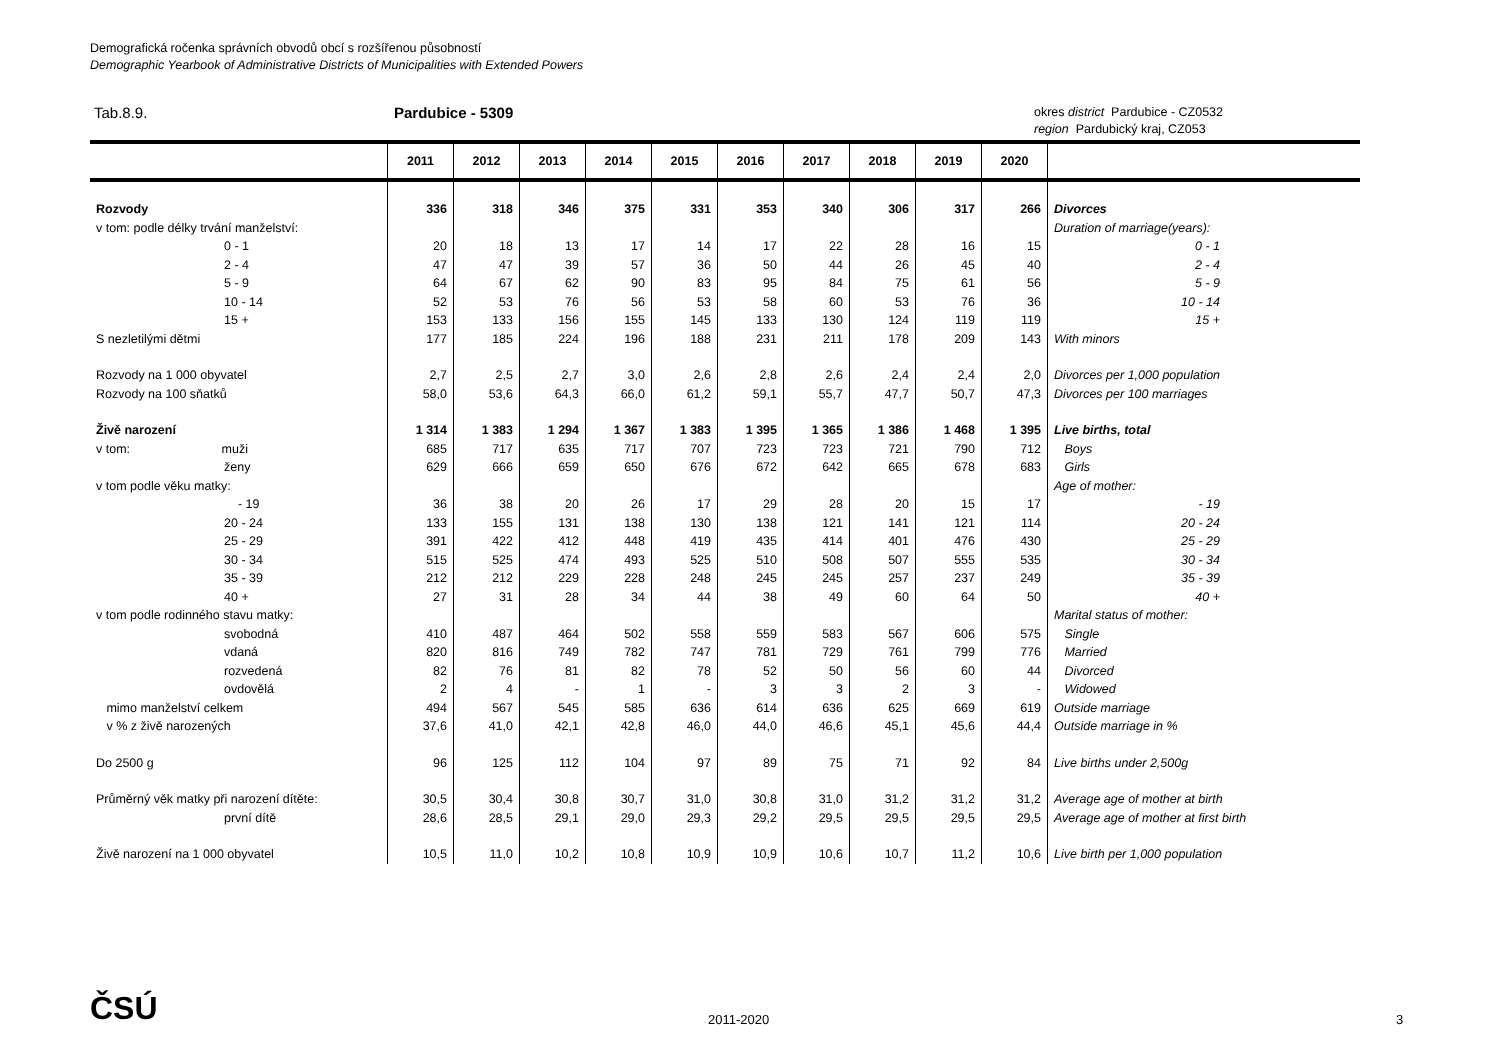Demografická ročenka správních obvodů obcí s rozšířenou působností
Demographic Yearbook of Administrative Districts of Municipalities with Extended Powers
Tab.8.9. Pardubice - 5309
okres district Pardubice - CZ0532
region Pardubický kraj, CZ053
| | 2011 | 2012 | 2013 | 2014 | 2015 | 2016 | 2017 | 2018 | 2019 | 2020 | |
| --- | --- | --- | --- | --- | --- | --- | --- | --- | --- | --- | --- |
| Rozvody | 336 | 318 | 346 | 375 | 331 | 353 | 340 | 306 | 317 | 266 | Divorces |
| v tom: podle délky trvání manželství: | | | | | | | | | | | Duration of marriage(years): |
| 0 - 1 | 20 | 18 | 13 | 17 | 14 | 17 | 22 | 28 | 16 | 15 | 0 - 1 |
| 2 - 4 | 47 | 47 | 39 | 57 | 36 | 50 | 44 | 26 | 45 | 40 | 2 - 4 |
| 5 - 9 | 64 | 67 | 62 | 90 | 83 | 95 | 84 | 75 | 61 | 56 | 5 - 9 |
| 10 - 14 | 52 | 53 | 76 | 56 | 53 | 58 | 60 | 53 | 76 | 36 | 10 - 14 |
| 15 + | 153 | 133 | 156 | 155 | 145 | 133 | 130 | 124 | 119 | 119 | 15 + |
| S nezletilými dětmi | 177 | 185 | 224 | 196 | 188 | 231 | 211 | 178 | 209 | 143 | With minors |
| Rozvody na 1 000 obyvatel | 2,7 | 2,5 | 2,7 | 3,0 | 2,6 | 2,8 | 2,6 | 2,4 | 2,4 | 2,0 | Divorces per 1,000 population |
| Rozvody na 100 sňatků | 58,0 | 53,6 | 64,3 | 66,0 | 61,2 | 59,1 | 55,7 | 47,7 | 50,7 | 47,3 | Divorces per 100 marriages |
| Živě narození | 1 314 | 1 383 | 1 294 | 1 367 | 1 383 | 1 395 | 1 365 | 1 386 | 1 468 | 1 395 | Live births, total |
| v tom: muži | 685 | 717 | 635 | 717 | 707 | 723 | 723 | 721 | 790 | 712 | Boys |
| ženy | 629 | 666 | 659 | 650 | 676 | 672 | 642 | 665 | 678 | 683 | Girls |
| v tom podle věku matky: | | | | | | | | | | | Age of mother: |
| - 19 | 36 | 38 | 20 | 26 | 17 | 29 | 28 | 20 | 15 | 17 | - 19 |
| 20 - 24 | 133 | 155 | 131 | 138 | 130 | 138 | 121 | 141 | 121 | 114 | 20 - 24 |
| 25 - 29 | 391 | 422 | 412 | 448 | 419 | 435 | 414 | 401 | 476 | 430 | 25 - 29 |
| 30 - 34 | 515 | 525 | 474 | 493 | 525 | 510 | 508 | 507 | 555 | 535 | 30 - 34 |
| 35 - 39 | 212 | 212 | 229 | 228 | 248 | 245 | 245 | 257 | 237 | 249 | 35 - 39 |
| 40 + | 27 | 31 | 28 | 34 | 44 | 38 | 49 | 60 | 64 | 50 | 40 + |
| v tom podle rodinného stavu matky: | | | | | | | | | | | Marital status of mother: |
| svobodná | 410 | 487 | 464 | 502 | 558 | 559 | 583 | 567 | 606 | 575 | Single |
| vdaná | 820 | 816 | 749 | 782 | 747 | 781 | 729 | 761 | 799 | 776 | Married |
| rozvedená | 82 | 76 | 81 | 82 | 78 | 52 | 50 | 56 | 60 | 44 | Divorced |
| ovdovělá | 2 | 4 | - | 1 | - | 3 | 3 | 2 | 3 | - | Widowed |
| mimo manželství celkem | 494 | 567 | 545 | 585 | 636 | 614 | 636 | 625 | 669 | 619 | Outside marriage |
| v % z živě narozených | 37,6 | 41,0 | 42,1 | 42,8 | 46,0 | 44,0 | 46,6 | 45,1 | 45,6 | 44,4 | Outside marriage in % |
| Do 2500 g | 96 | 125 | 112 | 104 | 97 | 89 | 75 | 71 | 92 | 84 | Live births under 2,500g |
| Průměrný věk matky při narození dítěte: | 30,5 | 30,4 | 30,8 | 30,7 | 31,0 | 30,8 | 31,0 | 31,2 | 31,2 | 31,2 | Average age of mother at birth |
| první dítě | 28,6 | 28,5 | 29,1 | 29,0 | 29,3 | 29,2 | 29,5 | 29,5 | 29,5 | 29,5 | Average age of mother at first birth |
| Živě narození na 1 000 obyvatel | 10,5 | 11,0 | 10,2 | 10,8 | 10,9 | 10,9 | 10,6 | 10,7 | 11,2 | 10,6 | Live birth per 1,000 population |
ČSÚ 2011-2020 3